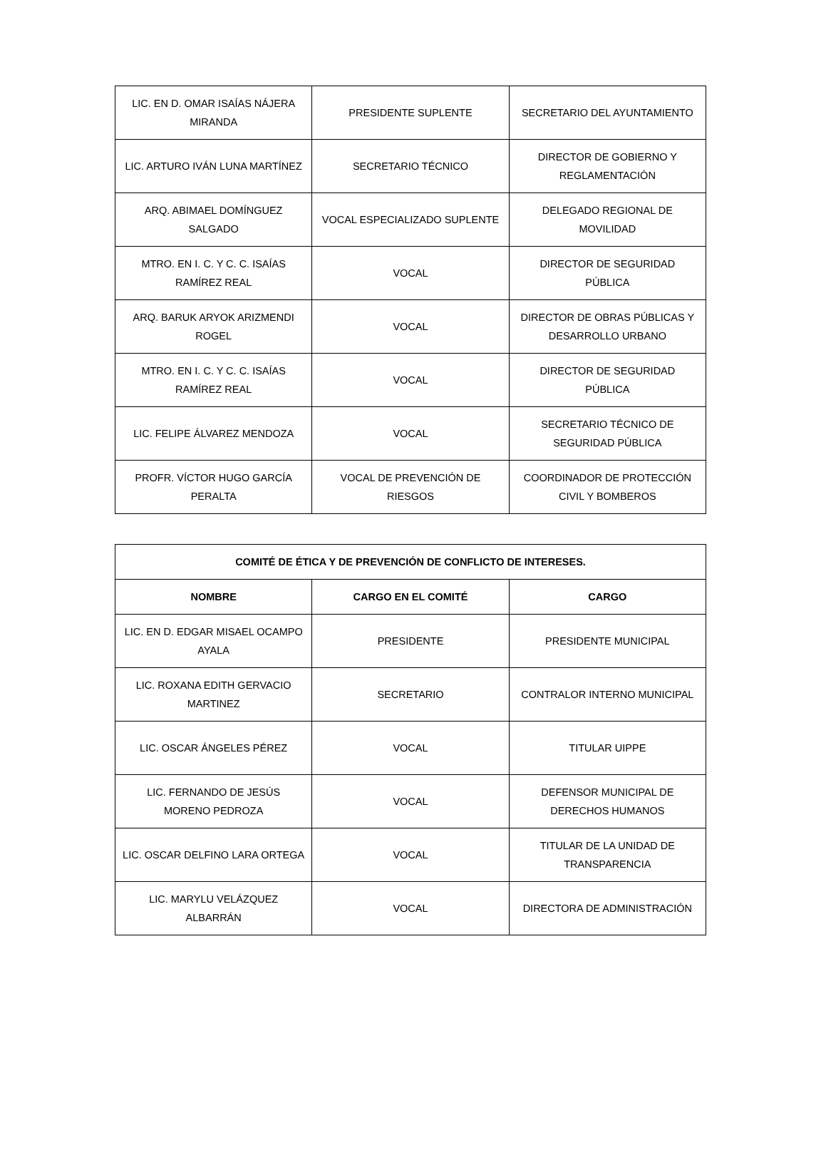| LIC. EN D. OMAR ISAÍAS NÁJERA MIRANDA | PRESIDENTE SUPLENTE | SECRETARIO DEL AYUNTAMIENTO |
| LIC. ARTURO IVÁN LUNA MARTÍNEZ | SECRETARIO TÉCNICO | DIRECTOR DE GOBIERNO Y REGLAMENTACIÓN |
| ARQ. ABIMAEL DOMÍNGUEZ SALGADO | VOCAL ESPECIALIZADO SUPLENTE | DELEGADO REGIONAL DE MOVILIDAD |
| MTRO. EN I. C. Y C. C. ISAÍAS RAMÍREZ REAL | VOCAL | DIRECTOR DE SEGURIDAD PÚBLICA |
| ARQ. BARUK ARYOK ARIZMENDI ROGEL | VOCAL | DIRECTOR DE OBRAS PÚBLICAS Y DESARROLLO URBANO |
| MTRO. EN I. C. Y C. C. ISAÍAS RAMÍREZ REAL | VOCAL | DIRECTOR DE SEGURIDAD PÚBLICA |
| LIC. FELIPE ÁLVAREZ MENDOZA | VOCAL | SECRETARIO TÉCNICO DE SEGURIDAD PÚBLICA |
| PROFR. VÍCTOR HUGO GARCÍA PERALTA | VOCAL DE PREVENCIÓN DE RIESGOS | COORDINADOR DE PROTECCIÓN CIVIL Y BOMBEROS |
| COMITÉ DE ÉTICA Y DE PREVENCIÓN DE CONFLICTO DE INTERESES. | | |
| --- | --- | --- |
| NOMBRE | CARGO EN EL COMITÉ | CARGO |
| LIC. EN D. EDGAR MISAEL OCAMPO AYALA | PRESIDENTE | PRESIDENTE MUNICIPAL |
| LIC. ROXANA EDITH GERVACIO MARTINEZ | SECRETARIO | CONTRALOR INTERNO MUNICIPAL |
| LIC. OSCAR ÁNGELES PÉREZ | VOCAL | TITULAR UIPPE |
| LIC. FERNANDO DE JESÚS MORENO PEDROZA | VOCAL | DEFENSOR MUNICIPAL DE DERECHOS HUMANOS |
| LIC. OSCAR DELFINO LARA ORTEGA | VOCAL | TITULAR DE LA UNIDAD DE TRANSPARENCIA |
| LIC. MARYLU VELÁZQUEZ ALBARRÁN | VOCAL | DIRECTORA DE ADMINISTRACIÓN |